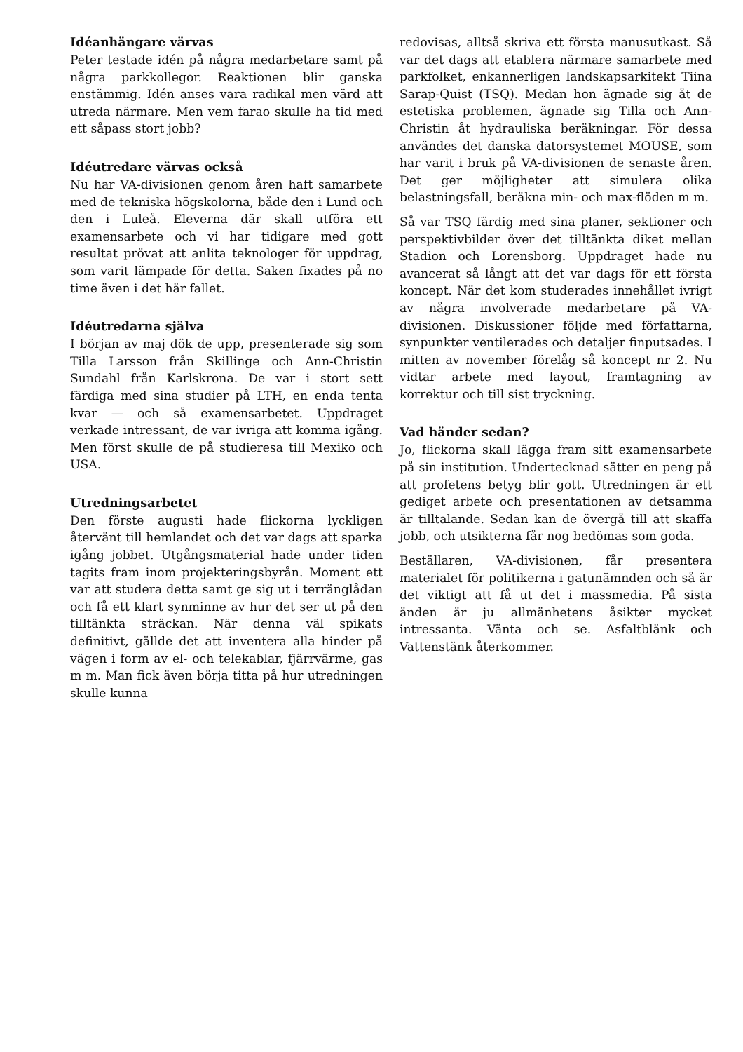Idéanhängare värvas
Peter testade idén på några medarbetare samt på några parkkollegor. Reaktionen blir ganska enstämmig. Idén anses vara radikal men värd att utreda närmare. Men vem farao skulle ha tid med ett såpass stort jobb?
Idéutredare värvas också
Nu har VA-divisionen genom åren haft samarbete med de tekniska högskolorna, både den i Lund och den i Luleå. Eleverna där skall utföra ett examensarbete och vi har tidigare med gott resultat prövat att anlita teknologer för uppdrag, som varit lämpade för detta. Saken fixades på no time även i det här fallet.
Idéutredarna själva
I början av maj dök de upp, presenterade sig som Tilla Larsson från Skillinge och Ann-Christin Sundahl från Karlskrona. De var i stort sett färdiga med sina studier på LTH, en enda tenta kvar — och så examensarbetet. Uppdraget verkade intressant, de var ivriga att komma igång. Men först skulle de på studieresa till Mexiko och USA.
Utredningsarbetet
Den förste augusti hade flickorna lyckligen återvänt till hemlandet och det var dags att sparka igång jobbet. Utgångsmaterial hade under tiden tagits fram inom projekteringsbyrån. Moment ett var att studera detta samt ge sig ut i terränglådan och få ett klart synminne av hur det ser ut på den tilltänkta sträckan. När denna väl spikats definitivt, gällde det att inventera alla hinder på vägen i form av el- och telekablar, fjärrvärme, gas m m. Man fick även börja titta på hur utredningen skulle kunna
redovisas, alltså skriva ett första manusutkast. Så var det dags att etablera närmare samarbete med parkfolket, enkannerligen landskapsarkitekt Tiina Sarap-Quist (TSQ). Medan hon ägnade sig åt de estetiska problemen, ägnade sig Tilla och Ann-Christin åt hydrauliska beräkningar. För dessa användes det danska datorsystemet MOUSE, som har varit i bruk på VA-divisionen de senaste åren. Det ger möjligheter att simulera olika belastningsfall, beräkna min- och max-flöden m m.
Så var TSQ färdig med sina planer, sektioner och perspektivbilder över det tilltänkta diket mellan Stadion och Lorensborg. Uppdraget hade nu avancerat så långt att det var dags för ett första koncept. När det kom studerades innehållet ivrigt av några involverade medarbetare på VA-divisionen. Diskussioner följde med författarna, synpunkter ventilerades och detaljer finputsades. I mitten av november förelåg så koncept nr 2. Nu vidtar arbete med layout, framtagning av korrektur och till sist tryckning.
Vad händer sedan?
Jo, flickorna skall lägga fram sitt examensarbete på sin institution. Undertecknad sätter en peng på att profetens betyg blir gott. Utredningen är ett gediget arbete och presentationen av detsamma är tilltalande. Sedan kan de övergå till att skaffa jobb, och utsikterna får nog bedömas som goda.
Beställaren, VA-divisionen, får presentera materialet för politikerna i gatunämnden och så är det viktigt att få ut det i massmedia. På sista änden är ju allmänhetens åsikter mycket intressanta. Vänta och se. Asfaltblänk och Vattenstänk återkommer.